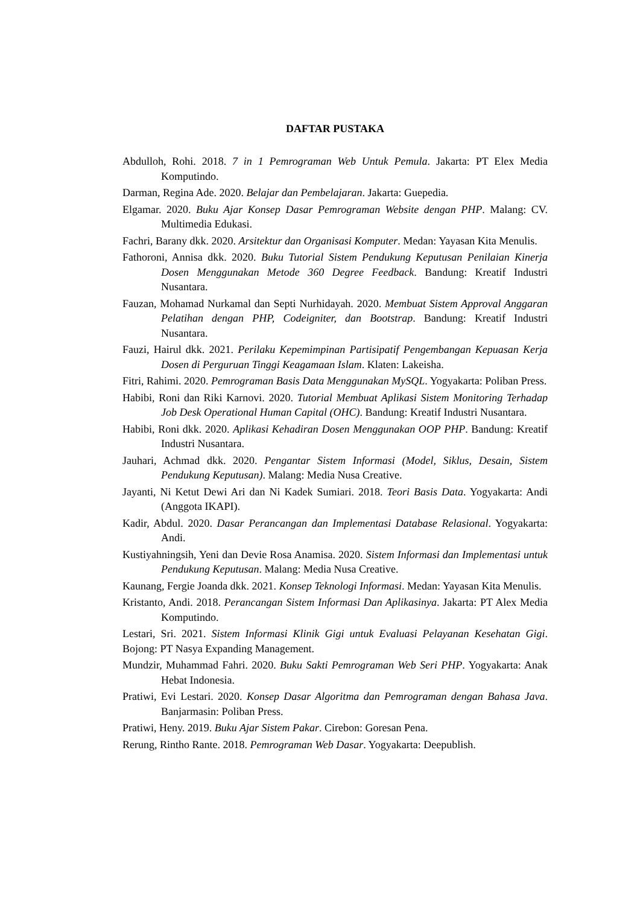DAFTAR PUSTAKA
Abdulloh, Rohi. 2018. 7 in 1 Pemrograman Web Untuk Pemula. Jakarta: PT Elex Media Komputindo.
Darman, Regina Ade. 2020. Belajar dan Pembelajaran. Jakarta: Guepedia.
Elgamar. 2020. Buku Ajar Konsep Dasar Pemrograman Website dengan PHP. Malang: CV. Multimedia Edukasi.
Fachri, Barany dkk. 2020. Arsitektur dan Organisasi Komputer. Medan: Yayasan Kita Menulis.
Fathoroni, Annisa dkk. 2020. Buku Tutorial Sistem Pendukung Keputusan Penilaian Kinerja Dosen Menggunakan Metode 360 Degree Feedback. Bandung: Kreatif Industri Nusantara.
Fauzan, Mohamad Nurkamal dan Septi Nurhidayah. 2020. Membuat Sistem Approval Anggaran Pelatihan dengan PHP, Codeigniter, dan Bootstrap. Bandung: Kreatif Industri Nusantara.
Fauzi, Hairul dkk. 2021. Perilaku Kepemimpinan Partisipatif Pengembangan Kepuasan Kerja Dosen di Perguruan Tinggi Keagamaan Islam. Klaten: Lakeisha.
Fitri, Rahimi. 2020. Pemrograman Basis Data Menggunakan MySQL. Yogyakarta: Poliban Press.
Habibi, Roni dan Riki Karnovi. 2020. Tutorial Membuat Aplikasi Sistem Monitoring Terhadap Job Desk Operational Human Capital (OHC). Bandung: Kreatif Industri Nusantara.
Habibi, Roni dkk. 2020. Aplikasi Kehadiran Dosen Menggunakan OOP PHP. Bandung: Kreatif Industri Nusantara.
Jauhari, Achmad dkk. 2020. Pengantar Sistem Informasi (Model, Siklus, Desain, Sistem Pendukung Keputusan). Malang: Media Nusa Creative.
Jayanti, Ni Ketut Dewi Ari dan Ni Kadek Sumiari. 2018. Teori Basis Data. Yogyakarta: Andi (Anggota IKAPI).
Kadir, Abdul. 2020. Dasar Perancangan dan Implementasi Database Relasional. Yogyakarta: Andi.
Kustiyahningsih, Yeni dan Devie Rosa Anamisa. 2020. Sistem Informasi dan Implementasi untuk Pendukung Keputusan. Malang: Media Nusa Creative.
Kaunang, Fergie Joanda dkk. 2021. Konsep Teknologi Informasi. Medan: Yayasan Kita Menulis.
Kristanto, Andi. 2018. Perancangan Sistem Informasi Dan Aplikasinya. Jakarta: PT Alex Media Komputindo.
Lestari, Sri. 2021. Sistem Informasi Klinik Gigi untuk Evaluasi Pelayanan Kesehatan Gigi. Bojong: PT Nasya Expanding Management.
Mundzir, Muhammad Fahri. 2020. Buku Sakti Pemrograman Web Seri PHP. Yogyakarta: Anak Hebat Indonesia.
Pratiwi, Evi Lestari. 2020. Konsep Dasar Algoritma dan Pemrograman dengan Bahasa Java. Banjarmasin: Poliban Press.
Pratiwi, Heny. 2019. Buku Ajar Sistem Pakar. Cirebon: Goresan Pena.
Rerung, Rintho Rante. 2018. Pemrograman Web Dasar. Yogyakarta: Deepublish.